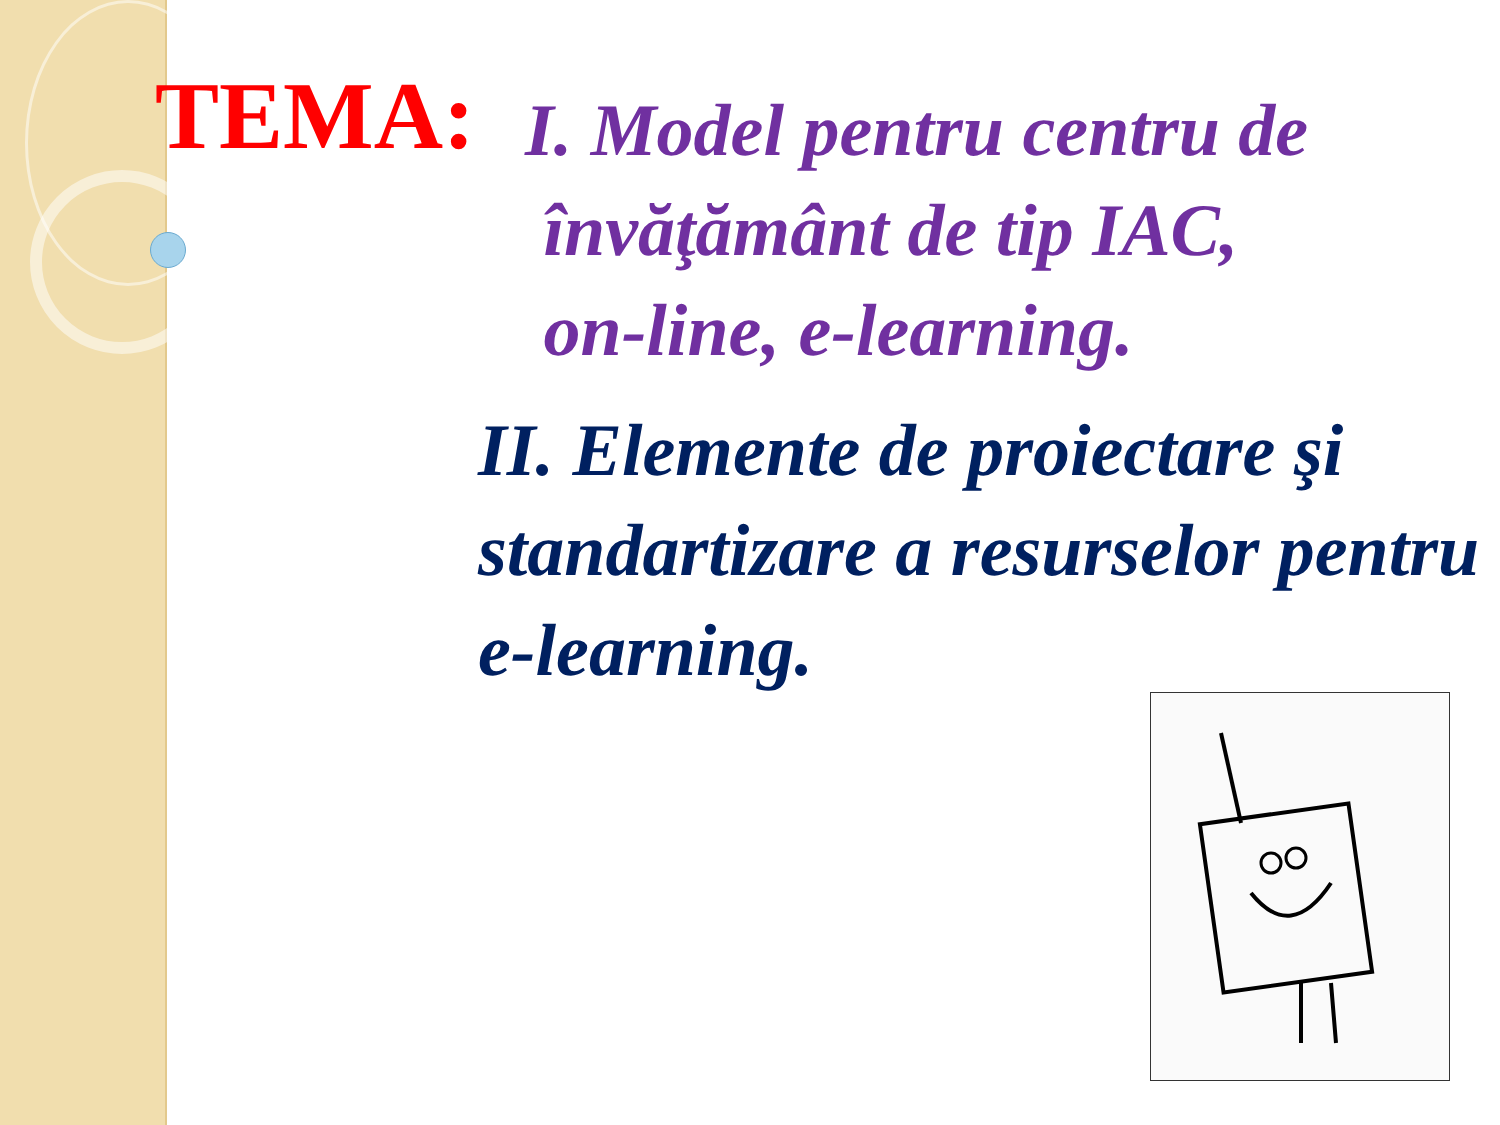TEMA:
I. Model pentru centru de
învăţământ de tip IAC,
on-line, e-learning.
II. Elemente de proiectare şi standartizare a resurselor pentru e-learning.